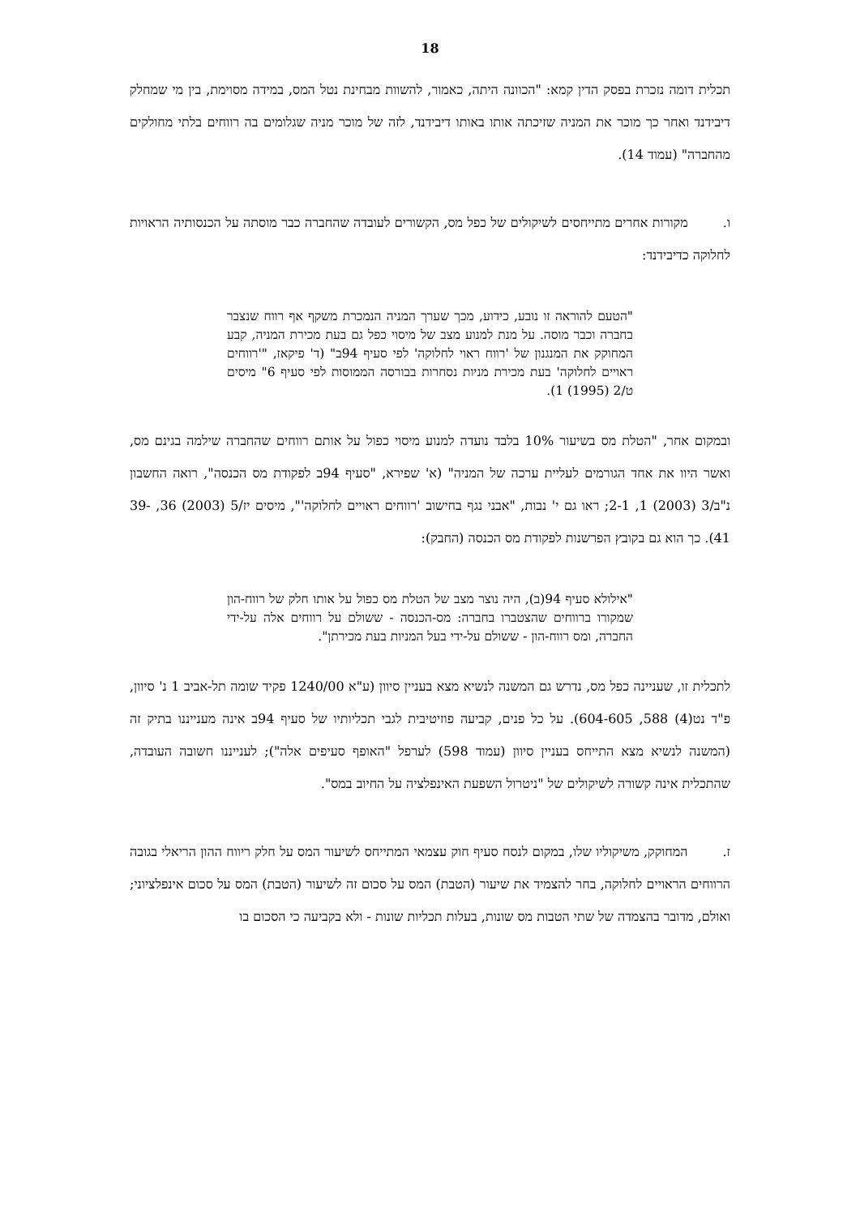18
תכלית דומה נזכרת בפסק הדין קמא: "הכוונה היתה, כאמור, להשוות מבחינת נטל המס, במידה מסוימת, בין מי שמחלק דיבידנד ואחר כך מוכר את המניה שזיכתה אותו באותו דיבידנד, לזה של מוכר מניה שגלומים בה רווחים בלתי מחולקים מהחברה" (עמוד 14).
ו. מקורות אחרים מתייחסים לשיקולים של כפל מס, הקשורים לעובדה שהחברה כבר מוסתה על הכנסותיה הראויות לחלוקה כדיבידנד:
"הטעם להוראה זו נובע, כידוע, מכך שערך המניה הנמכרת משקף אף רווח שנצבר בחברה וכבר מוסה. על מנת למנוע מצב של מיסוי כפל גם בעת מכירת המניה, קבע המחוקק את המנגנון של 'רווח ראוי לחלוקה' לפי סעיף 94ב" (ד' פיקאז, "'רווחים ראויים לחלוקה' בעת מכירת מניות נסחרות בבורסה הממוסות לפי סעיף 6" מיסים ט/2 (1995) 1).
ובמקום אחר, "הטלת מס בשיעור 10% בלבד נועדה למנוע מיסוי כפול על אותם רווחים שהחברה שילמה בגינם מס, ואשר היוו את אחד הגורמים לעליית ערכה של המניה" (א' שפירא, "סעיף 94ב לפקודת מס הכנסה", רואה החשבון נ"ב/3 (2003) 1, 2-1; ראו גם י' נבות, "אבני נגף בחישוב 'רווחים ראויים לחלוקה'", מיסים יז/5 (2003) 36, 39-41). כך הוא גם בקובץ הפרשנות לפקודת מס הכנסה (החבק):
"אילולא סעיף 94(ב), היה נוצר מצב של הטלת מס כפול על אותו חלק של רווח-הון שמקורו ברווחים שהצטברו בחברה: מס-הכנסה - ששולם על רווחים אלה על-ידי החברה, ומס רווח-הון - ששולם על-ידי בעל המניות בעת מכירתן".
לתכלית זו, שעניינה כפל מס, נדרש גם המשנה לנשיא מצא בעניין סיוון (ע"א 1240/00 פקיד שומה תל-אביב 1 נ' סיוון, פ"ד נט(4) 588, 604-605). על כל פנים, קביעה פוזיטיבית לגבי תכליותיו של סעיף 94ב אינה מענייננו בתיק זה (המשנה לנשיא מצא התייחס בעניין סיוון (עמוד 598) לערפל "האופף סעיפים אלה"); לענייננו חשובה העובדה, שהתכלית אינה קשורה לשיקולים של "ניטרול השפעת האינפלציה על החיוב במס".
ז. המחוקק, משיקוליו שלו, במקום לנסח סעיף חוק עצמאי המתייחס לשיעור המס על חלק ריווח ההון הריאלי בגובה הרווחים הראויים לחלוקה, בחר להצמיד את שיעור (הטבת) המס על סכום זה לשיעור (הטבת) המס על סכום אינפלציוני; ואולם, מדובר בהצמדה של שתי הטבות מס שונות, בעלות תכליות שונות - ולא בקביעה כי הסכום בו